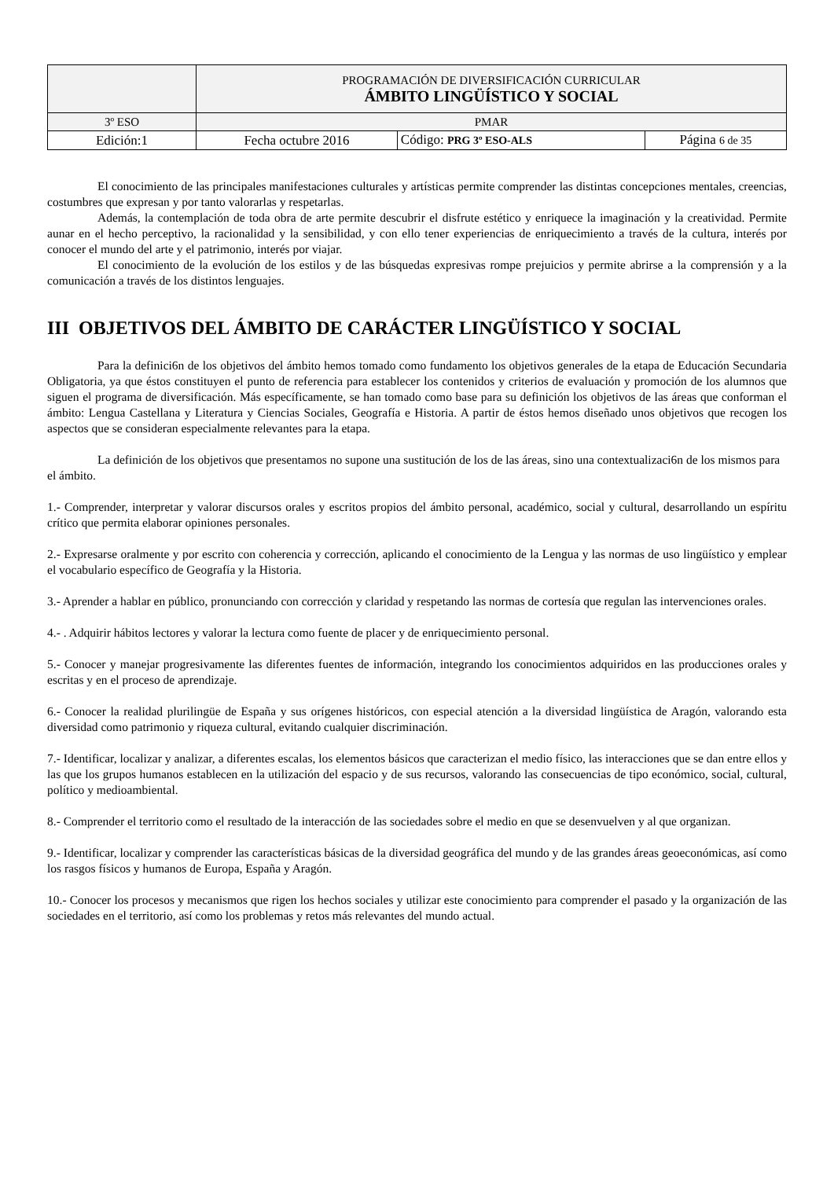| | PROGRAMACIÓN DE DIVERSIFICACIÓN CURRICULAR ÁMBITO LINGÜÍSTICO Y SOCIAL | | |
| 3º ESO | PMAR | | |
| Edición:1 | Fecha octubre 2016 | Código: PRG 3º ESO-ALS | Página 6 de 35 |
El conocimiento de las principales manifestaciones culturales y artísticas permite comprender las distintas concepciones mentales, creencias, costumbres que expresan y por tanto valorarlas y respetarlas.
Además, la contemplación de toda obra de arte permite descubrir el disfrute estético y enriquece la imaginación y la creatividad. Permite aunar en el hecho perceptivo, la racionalidad y la sensibilidad, y con ello tener experiencias de enriquecimiento a través de la cultura, interés por conocer el mundo del arte y el patrimonio, interés por viajar.
El conocimiento de la evolución de los estilos y de las búsquedas expresivas rompe prejuicios y permite abrirse a la comprensión y a la comunicación a través de los distintos lenguajes.
III OBJETIVOS DEL ÁMBITO DE CARÁCTER LINGÜÍSTICO Y SOCIAL
Para la definici6n de los objetivos del ámbito hemos tomado como fundamento los objetivos generales de la etapa de Educación Secundaria Obligatoria, ya que éstos constituyen el punto de referencia para establecer los contenidos y criterios de evaluación y promoción de los alumnos que siguen el programa de diversificación. Más específicamente, se han tomado como base para su definición los objetivos de las áreas que conforman el ámbito: Lengua Castellana y Literatura y Ciencias Sociales, Geografía e Historia. A partir de éstos hemos diseñado unos objetivos que recogen los aspectos que se consideran especialmente relevantes para la etapa.
La definición de los objetivos que presentamos no supone una sustitución de los de las áreas, sino una contextualizaci6n de los mismos para el ámbito.
1.- Comprender, interpretar y valorar discursos orales y escritos propios del ámbito personal, académico, social y cultural, desarrollando un espíritu crítico que permita elaborar opiniones personales.
2.- Expresarse oralmente y por escrito con coherencia y corrección, aplicando el conocimiento de la Lengua y las normas de uso lingüístico y emplear el vocabulario específico de Geografía y la Historia.
3.- Aprender a hablar en público, pronunciando con corrección y claridad y respetando las normas de cortesía que regulan las intervenciones orales.
4.- . Adquirir hábitos lectores y valorar la lectura como fuente de placer y de enriquecimiento personal.
5.- Conocer y manejar progresivamente las diferentes fuentes de información, integrando los conocimientos adquiridos en las producciones orales y escritas y en el proceso de aprendizaje.
6.- Conocer la realidad plurilingüe de España y sus orígenes históricos, con especial atención a la diversidad lingüística de Aragón, valorando esta diversidad como patrimonio y riqueza cultural, evitando cualquier discriminación.
7.- Identificar, localizar y analizar, a diferentes escalas, los elementos básicos que caracterizan el medio físico, las interacciones que se dan entre ellos y las que los grupos humanos establecen en la utilización del espacio y de sus recursos, valorando las consecuencias de tipo económico, social, cultural, político y medioambiental.
8.- Comprender el territorio como el resultado de la interacción de las sociedades sobre el medio en que se desenvuelven y al que organizan.
9.- Identificar, localizar y comprender las características básicas de la diversidad geográfica del mundo y de las grandes áreas geoeconómicas, así como los rasgos físicos y humanos de Europa, España y Aragón.
10.- Conocer los procesos y mecanismos que rigen los hechos sociales y utilizar este conocimiento para comprender el pasado y la organización de las sociedades en el territorio, así como los problemas y retos más relevantes del mundo actual.